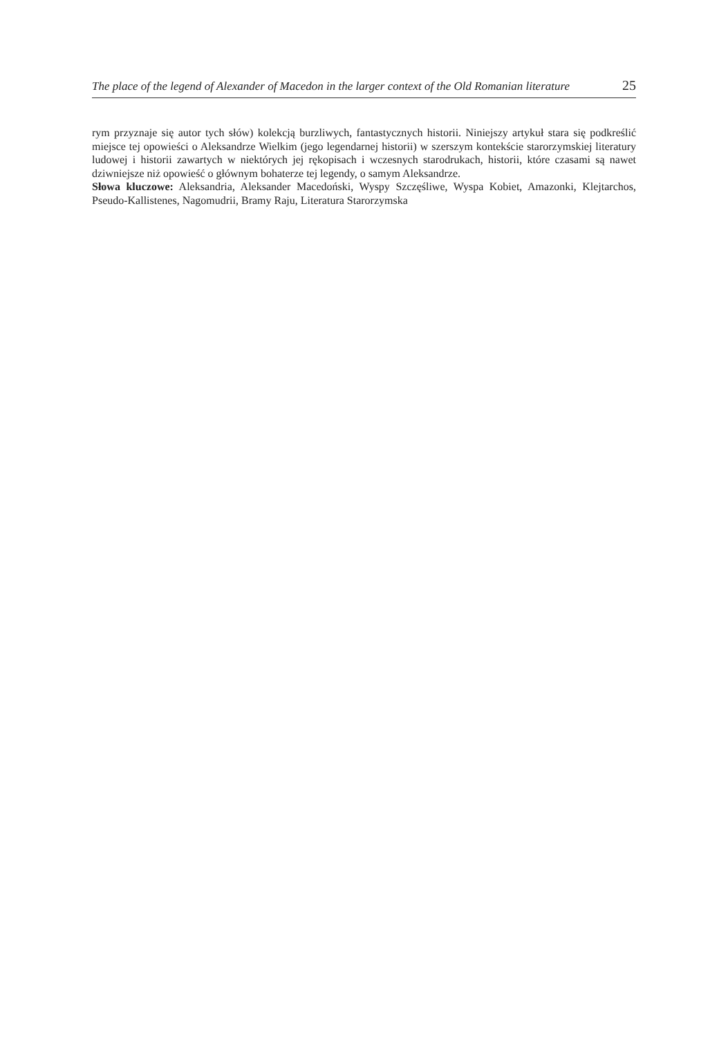The place of the legend of Alexander of Macedon in the larger context of the Old Romanian literature 25
rym przyznaje się autor tych słów) kolekcją burzliwych, fantastycznych historii. Niniejszy artykuł stara się podkreślić miejsce tej opowieści o Aleksandrze Wielkim (jego legendarnej historii) w szerszym kontekście starorzymskiej literatury ludowej i historii zawartych w niektórych jej rękopisach i wczesnych starodrukach, historii, które czasami są nawet dziwniejsze niż opowieść o głównym bohaterze tej legendy, o samym Aleksandrze.
Słowa kluczowe: Aleksandria, Aleksander Macedoński, Wyspy Szczęśliwe, Wyspa Kobiet, Amazonki, Klejtarchos, Pseudo-Kallistenes, Nagomudrii, Bramy Raju, Literatura Starorzymska